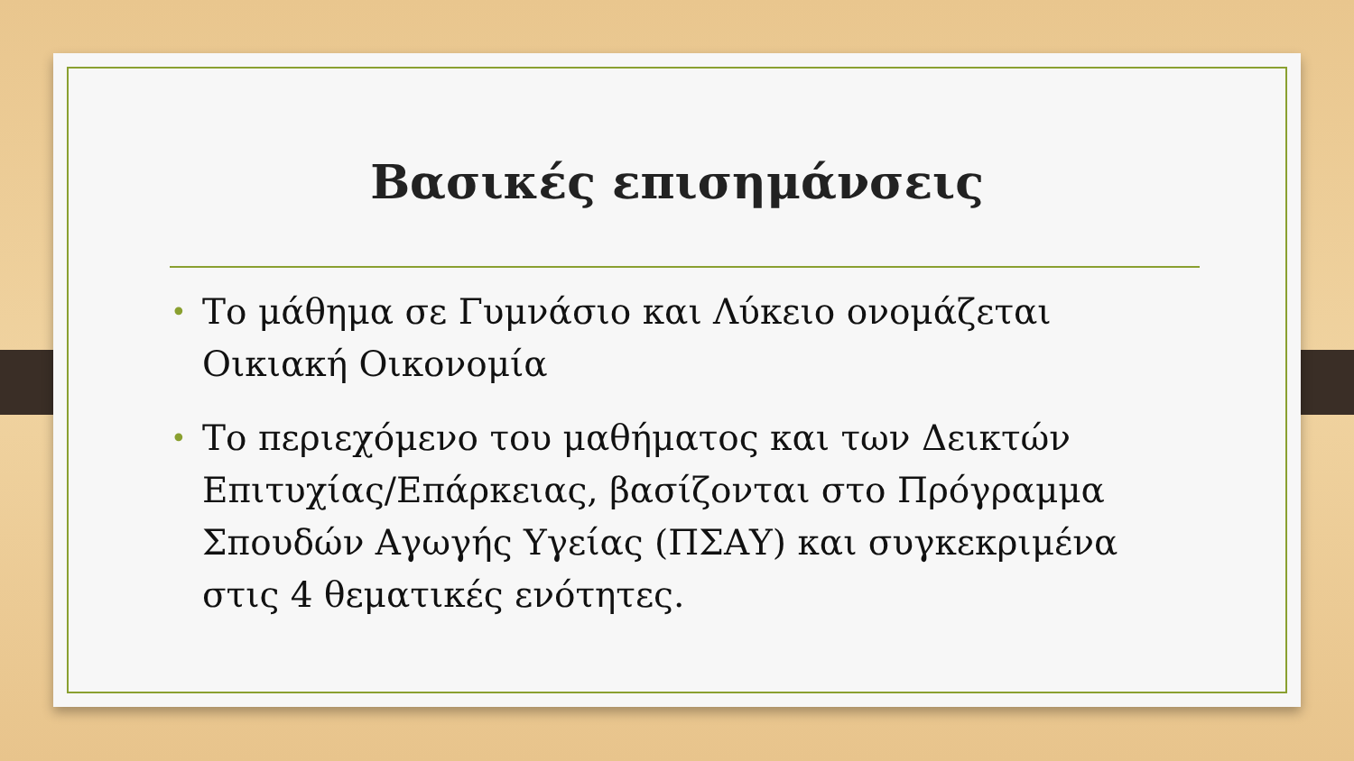Βασικές επισημάνσεις
• Το μάθημα σε Γυμνάσιο και Λύκειο ονομάζεται Οικιακή Οικονομία
• Το περιεχόμενο του μαθήματος και των Δεικτών Επιτυχίας/Επάρκειας, βασίζονται στο Πρόγραμμα Σπουδών Αγωγής Υγείας (ΠΣΑΥ) και συγκεκριμένα στις 4 θεματικές ενότητες.